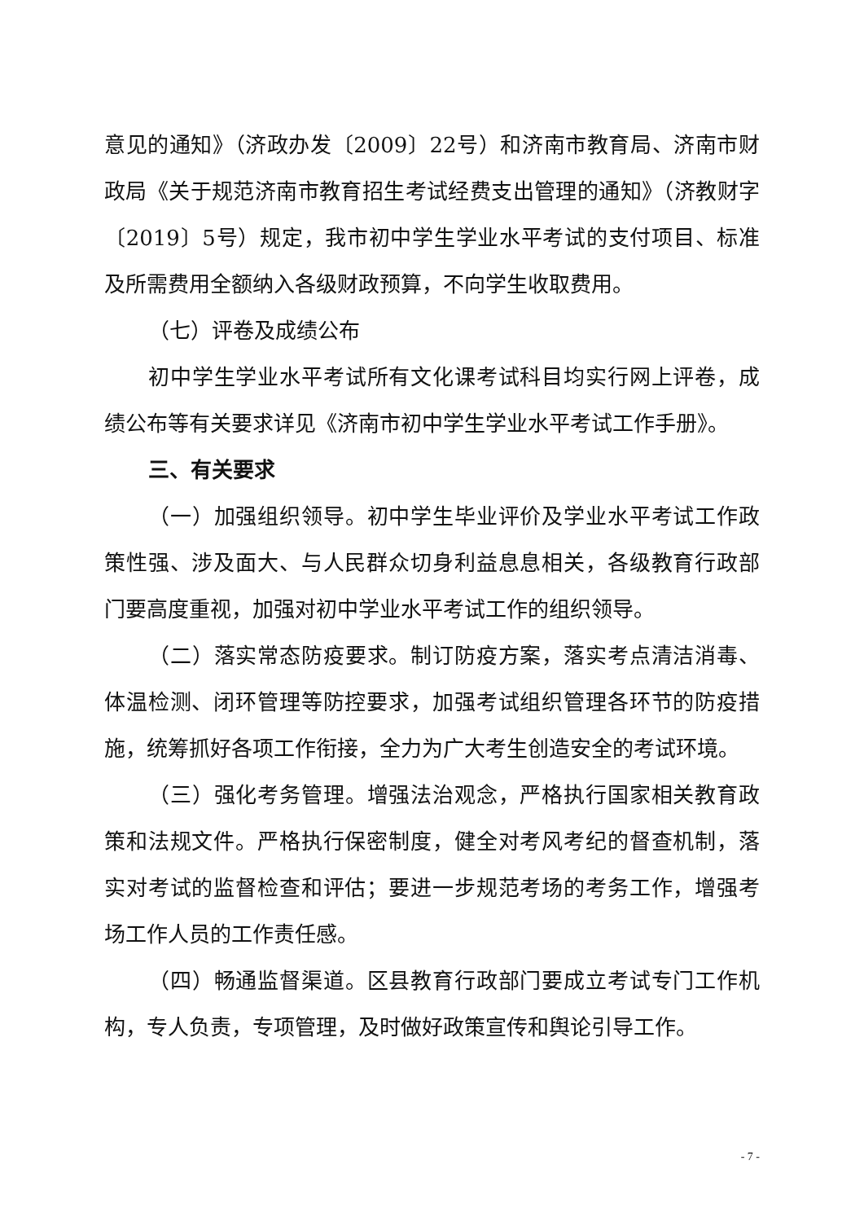意见的通知》（济政办发〔2009〕22号）和济南市教育局、济南市财政局《关于规范济南市教育招生考试经费支出管理的通知》（济教财字〔2019〕5号）规定，我市初中学生学业水平考试的支付项目、标准及所需费用全额纳入各级财政预算，不向学生收取费用。
（七）评卷及成绩公布
初中学生学业水平考试所有文化课考试科目均实行网上评卷，成绩公布等有关要求详见《济南市初中学生学业水平考试工作手册》。
三、有关要求
（一）加强组织领导。初中学生毕业评价及学业水平考试工作政策性强、涉及面大、与人民群众切身利益息息相关，各级教育行政部门要高度重视，加强对初中学业水平考试工作的组织领导。
（二）落实常态防疫要求。制订防疫方案，落实考点清洁消毒、体温检测、闭环管理等防控要求，加强考试组织管理各环节的防疫措施，统筹抓好各项工作衔接，全力为广大考生创造安全的考试环境。
（三）强化考务管理。增强法治观念，严格执行国家相关教育政策和法规文件。严格执行保密制度，健全对考风考纪的督查机制，落实对考试的监督检查和评估；要进一步规范考场的考务工作，增强考场工作人员的工作责任感。
（四）畅通监督渠道。区县教育行政部门要成立考试专门工作机构，专人负责，专项管理，及时做好政策宣传和舆论引导工作。
- 7 -